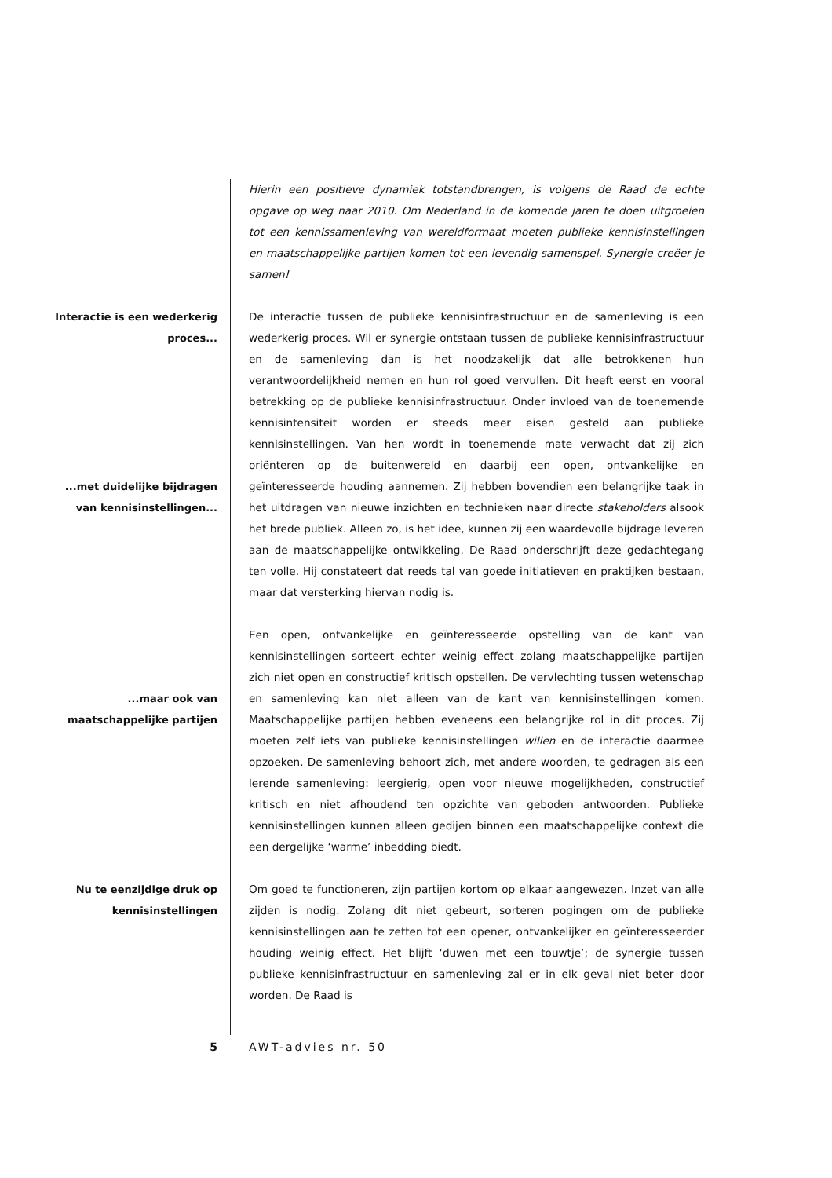Hierin een positieve dynamiek totstandbrengen, is volgens de Raad de echte opgave op weg naar 2010. Om Nederland in de komende jaren te doen uitgroeien tot een kennissamenleving van wereldformaat moeten publieke kennisinstellingen en maatschappelijke partijen komen tot een levendig samenspel. Synergie creëer je samen!
Interactie is een wederkerig
proces...
...met duidelijke bijdragen
van kennisinstellingen...
De interactie tussen de publieke kennisinfrastructuur en de samenleving is een wederkerig proces. Wil er synergie ontstaan tussen de publieke kennisinfrastructuur en de samenleving dan is het noodzakelijk dat alle betrokkenen hun verantwoordelijkheid nemen en hun rol goed vervullen. Dit heeft eerst en vooral betrekking op de publieke kennisinfrastructuur. Onder invloed van de toenemende kennisintensiteit worden er steeds meer eisen gesteld aan publieke kennisinstellingen. Van hen wordt in toenemende mate verwacht dat zij zich oriënteren op de buitenwereld en daarbij een open, ontvankelijke en geïnteresseerde houding aannemen. Zij hebben bovendien een belangrijke taak in het uitdragen van nieuwe inzichten en technieken naar directe stakeholders alsook het brede publiek. Alleen zo, is het idee, kunnen zij een waardevolle bijdrage leveren aan de maatschappelijke ontwikkeling. De Raad onderschrijft deze gedachtegang ten volle. Hij constateert dat reeds tal van goede initiatieven en praktijken bestaan, maar dat versterking hiervan nodig is.
...maar ook van
maatschappelijke partijen
Een open, ontvankelijke en geïnteresseerde opstelling van de kant van kennisinstellingen sorteert echter weinig effect zolang maatschappelijke partijen zich niet open en constructief kritisch opstellen. De vervlechting tussen wetenschap en samenleving kan niet alleen van de kant van kennisinstellingen komen. Maatschappelijke partijen hebben eveneens een belangrijke rol in dit proces. Zij moeten zelf iets van publieke kennisinstellingen willen en de interactie daarmee opzoeken. De samenleving behoort zich, met andere woorden, te gedragen als een lerende samenleving: leergierig, open voor nieuwe mogelijkheden, constructief kritisch en niet afhoudend ten opzichte van geboden antwoorden. Publieke kennisinstellingen kunnen alleen gedijen binnen een maatschappelijke context die een dergelijke ‘warme’ inbedding biedt.
Nu te eenzijdige druk op
kennisinstellingen
Om goed te functioneren, zijn partijen kortom op elkaar aangewezen. Inzet van alle zijden is nodig. Zolang dit niet gebeurt, sorteren pogingen om de publieke kennisinstellingen aan te zetten tot een opener, ontvankelijker en geïnteresseerder houding weinig effect. Het blijft ‘duwen met een touwtje’; de synergie tussen publieke kennisinfrastructuur en samenleving zal er in elk geval niet beter door worden. De Raad is
5 AWT-advies nr. 50